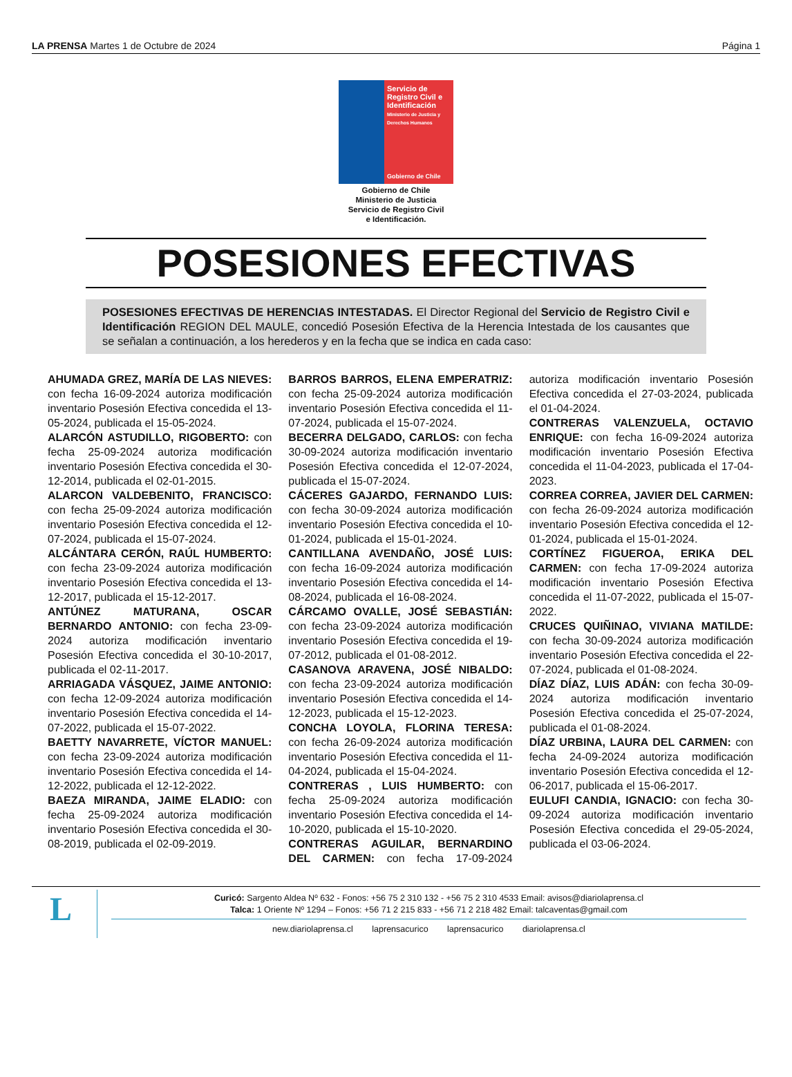LA PRENSA Martes 1 de Octubre de 2024
Página 1
Servicio de Registro Civil e Identificación
Ministerio de Justicia y Derechos Humanos
Gobierno de Chile
Gobierno de Chile
Ministerio de Justicia
Servicio de Registro Civil
e Identificación.
POSESIONES EFECTIVAS
POSESIONES EFECTIVAS DE HERENCIAS INTESTADAS. El Director Regional del Servicio de Registro Civil e Identificación REGION DEL MAULE, concedió Posesión Efectiva de la Herencia Intestada de los causantes que se señalan a continuación, a los herederos y en la fecha que se indica en cada caso:
AHUMADA GREZ, MARÍA DE LAS NIEVES: con fecha 16-09-2024 autoriza modificación inventario Posesión Efectiva concedida el 13-05-2024, publicada el 15-05-2024.
ALARCÓN ASTUDILLO, RIGOBERTO: con fecha 25-09-2024 autoriza modificación inventario Posesión Efectiva concedida el 30-12-2014, publicada el 02-01-2015.
ALARCON VALDEBENITO, FRANCISCO: con fecha 25-09-2024 autoriza modificación inventario Posesión Efectiva concedida el 12-07-2024, publicada el 15-07-2024.
ALCÁNTARA CERÓN, RAÚL HUMBERTO: con fecha 23-09-2024 autoriza modificación inventario Posesión Efectiva concedida el 13-12-2017, publicada el 15-12-2017.
ANTÚNEZ MATURANA, OSCAR BERNARDO ANTONIO: con fecha 23-09-2024 autoriza modificación inventario Posesión Efectiva concedida el 30-10-2017, publicada el 02-11-2017.
ARRIAGADA VÁSQUEZ, JAIME ANTONIO: con fecha 12-09-2024 autoriza modificación inventario Posesión Efectiva concedida el 14-07-2022, publicada el 15-07-2022.
BAETTY NAVARRETE, VÍCTOR MANUEL: con fecha 23-09-2024 autoriza modificación inventario Posesión Efectiva concedida el 14-12-2022, publicada el 12-12-2022.
BAEZA MIRANDA, JAIME ELADIO: con fecha 25-09-2024 autoriza modificación inventario Posesión Efectiva concedida el 30-08-2019, publicada el 02-09-2019.
BARROS BARROS, ELENA EMPERATRIZ: con fecha 25-09-2024 autoriza modificación inventario Posesión Efectiva concedida el 11-07-2024, publicada el 15-07-2024.
BECERRA DELGADO, CARLOS: con fecha 30-09-2024 autoriza modificación inventario Posesión Efectiva concedida el 12-07-2024, publicada el 15-07-2024.
CÁCERES GAJARDO, FERNANDO LUIS: con fecha 30-09-2024 autoriza modificación inventario Posesión Efectiva concedida el 10-01-2024, publicada el 15-01-2024.
CANTILLANA AVENDAÑO, JOSÉ LUIS: con fecha 16-09-2024 autoriza modificación inventario Posesión Efectiva concedida el 14-08-2024, publicada el 16-08-2024.
CÁRCAMO OVALLE, JOSÉ SEBASTIÁN: con fecha 23-09-2024 autoriza modificación inventario Posesión Efectiva concedida el 19-07-2012, publicada el 01-08-2012.
CASANOVA ARAVENA, JOSÉ NIBALDO: con fecha 23-09-2024 autoriza modificación inventario Posesión Efectiva concedida el 14-12-2023, publicada el 15-12-2023.
CONCHA LOYOLA, FLORINA TERESA: con fecha 26-09-2024 autoriza modificación inventario Posesión Efectiva concedida el 11-04-2024, publicada el 15-04-2024.
CONTRERAS , LUIS HUMBERTO: con fecha 25-09-2024 autoriza modificación inventario Posesión Efectiva concedida el 14-10-2020, publicada el 15-10-2020.
CONTRERAS AGUILAR, BERNARDINO DEL CARMEN: con fecha 17-09-2024 autoriza modificación inventario Posesión Efectiva concedida el 27-03-2024, publicada el 01-04-2024.
CONTRERAS VALENZUELA, OCTAVIO ENRIQUE: con fecha 16-09-2024 autoriza modificación inventario Posesión Efectiva concedida el 11-04-2023, publicada el 17-04-2023.
CORREA CORREA, JAVIER DEL CARMEN: con fecha 26-09-2024 autoriza modificación inventario Posesión Efectiva concedida el 12-01-2024, publicada el 15-01-2024.
CORTÍNEZ FIGUEROA, ERIKA DEL CARMEN: con fecha 17-09-2024 autoriza modificación inventario Posesión Efectiva concedida el 11-07-2022, publicada el 15-07-2022.
CRUCES QUIÑINAO, VIVIANA MATILDE: con fecha 30-09-2024 autoriza modificación inventario Posesión Efectiva concedida el 22-07-2024, publicada el 01-08-2024.
DÍAZ DÍAZ, LUIS ADÁN: con fecha 30-09-2024 autoriza modificación inventario Posesión Efectiva concedida el 25-07-2024, publicada el 01-08-2024.
DÍAZ URBINA, LAURA DEL CARMEN: con fecha 24-09-2024 autoriza modificación inventario Posesión Efectiva concedida el 12-06-2017, publicada el 15-06-2017.
EULUFI CANDIA, IGNACIO: con fecha 30-09-2024 autoriza modificación inventario Posesión Efectiva concedida el 29-05-2024, publicada el 03-06-2024.
L
Curicó: Sargento Aldea Nº 632 - Fonos: +56 75 2 310 132 - +56 75 2 310 4533 Email: avisos@diariolaprensa.cl
Talca: 1 Oriente Nº 1294 – Fonos: +56 71 2 215 833 - +56 71 2 218 482 Email: talcaventas@gmail.com
new.diariolaprensa.cl laprensacurico laprensacurico diariolaprensa.cl